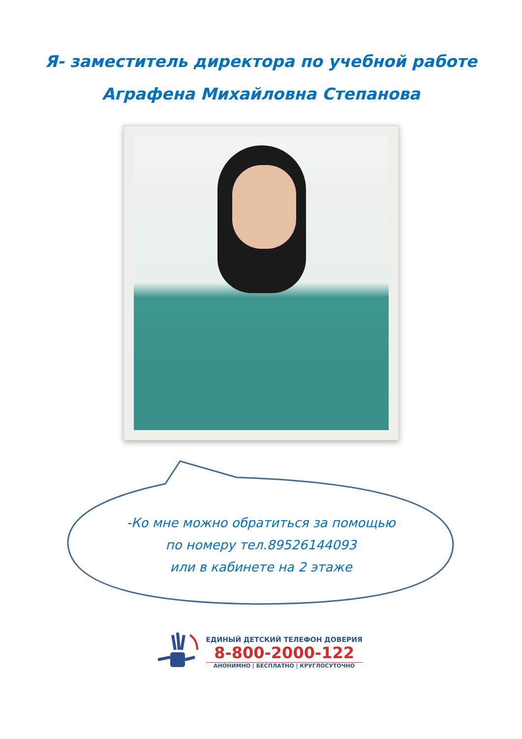Я- заместитель директора по учебной работе
Аграфена Михайловна Степанова
-Ко мне можно обратиться за помощью
по номеру тел.89526144093
или в кабинете на 2 этаже
ЕДИНЫЙ ДЕТСКИЙ ТЕЛЕФОН ДОВЕРИЯ
8-800-2000-122
АНОНИМНО | БЕСПЛАТНО | КРУГЛОСУТОЧНО